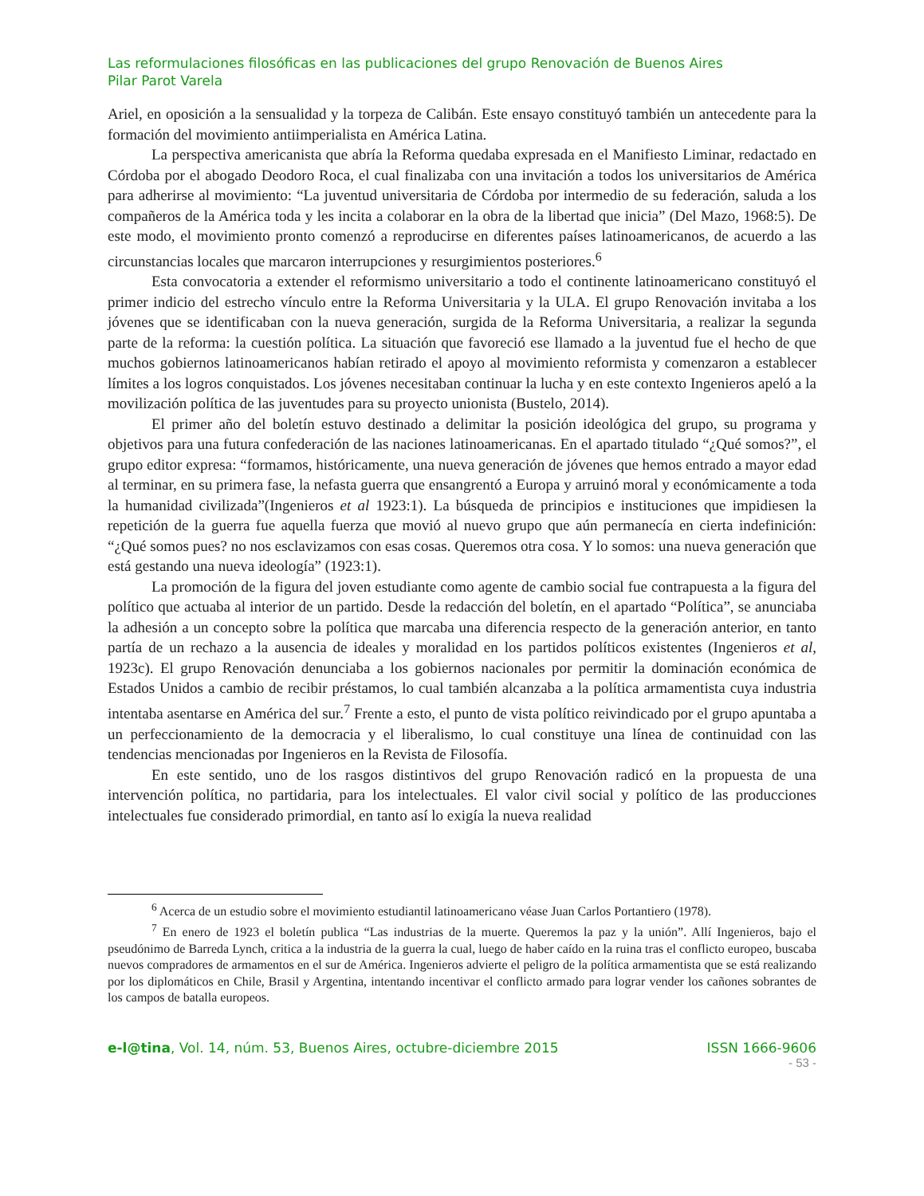Las reformulaciones filosóficas en las publicaciones del grupo Renovación de Buenos Aires
Pilar Parot Varela
Ariel, en oposición a la sensualidad y la torpeza de Calibán. Este ensayo constituyó también un antecedente para la formación del movimiento antiimperialista en América Latina.
La perspectiva americanista que abría la Reforma quedaba expresada en el Manifiesto Liminar, redactado en Córdoba por el abogado Deodoro Roca, el cual finalizaba con una invitación a todos los universitarios de América para adherirse al movimiento: “La juventud universitaria de Córdoba por intermedio de su federación, saluda a los compañeros de la América toda y les incita a colaborar en la obra de la libertad que inicia” (Del Mazo, 1968:5). De este modo, el movimiento pronto comenzó a reproducirse en diferentes países latinoamericanos, de acuerdo a las circunstancias locales que marcaron interrupciones y resurgimientos posteriores.<sup>6</sup>
Esta convocatoria a extender el reformismo universitario a todo el continente latinoamericano constituyó el primer indicio del estrecho vínculo entre la Reforma Universitaria y la ULA. El grupo Renovación invitaba a los jóvenes que se identificaban con la nueva generación, surgida de la Reforma Universitaria, a realizar la segunda parte de la reforma: la cuestión política. La situación que favoreció ese llamado a la juventud fue el hecho de que muchos gobiernos latinoamericanos habían retirado el apoyo al movimiento reformista y comenzaron a establecer límites a los logros conquistados. Los jóvenes necesitaban continuar la lucha y en este contexto Ingenieros apeló a la movilización política de las juventudes para su proyecto unionista (Bustelo, 2014).
El primer año del boletín estuvo destinado a delimitar la posición ideológica del grupo, su programa y objetivos para una futura confederación de las naciones latinoamericanas. En el apartado titulado “¿Qué somos?”, el grupo editor expresa: “formamos, históricamente, una nueva generación de jóvenes que hemos entrado a mayor edad al terminar, en su primera fase, la nefasta guerra que ensangrentó a Europa y arruinó moral y económicamente a toda la humanidad civilizada”(Ingenieros et al 1923:1). La búsqueda de principios e instituciones que impidiesen la repetición de la guerra fue aquella fuerza que movió al nuevo grupo que aún permanecía en cierta indefinición: “¿Qué somos pues? no nos esclavizamos con esas cosas. Queremos otra cosa. Y lo somos: una nueva generación que está gestando una nueva ideología” (1923:1).
La promoción de la figura del joven estudiante como agente de cambio social fue contrapuesta a la figura del político que actuaba al interior de un partido. Desde la redacción del boletín, en el apartado “Política”, se anunciaba la adhesión a un concepto sobre la política que marcaba una diferencia respecto de la generación anterior, en tanto partía de un rechazo a la ausencia de ideales y moralidad en los partidos políticos existentes (Ingenieros et al, 1923c). El grupo Renovación denunciaba a los gobiernos nacionales por permitir la dominación económica de Estados Unidos a cambio de recibir préstamos, lo cual también alcanzaba a la política armamentista cuya industria intentaba asentarse en América del sur.<sup>7</sup> Frente a esto, el punto de vista político reivindicado por el grupo apuntaba a un perfeccionamiento de la democracia y el liberalismo, lo cual constituye una línea de continuidad con las tendencias mencionadas por Ingenieros en la Revista de Filosofía.
En este sentido, uno de los rasgos distintivos del grupo Renovación radicó en la propuesta de una intervención política, no partidaria, para los intelectuales. El valor civil social y político de las producciones intelectuales fue considerado primordial, en tanto así lo exigía la nueva realidad
<sup>6</sup> Acerca de un estudio sobre el movimiento estudiantil latinoamericano véase Juan Carlos Portantiero (1978).
<sup>7</sup> En enero de 1923 el boletín publica “Las industrias de la muerte. Queremos la paz y la unión”. Allí Ingenieros, bajo el pseudónimo de Barreda Lynch, critica a la industria de la guerra la cual, luego de haber caído en la ruina tras el conflicto europeo, buscaba nuevos compradores de armamentos en el sur de América. Ingenieros advierte el peligro de la política armamentista que se está realizando por los diplomáticos en Chile, Brasil y Argentina, intentando incentivar el conflicto armado para lograr vender los cañones sobrantes de los campos de batalla europeos.
e-l@tina, Vol. 14, núm. 53, Buenos Aires, octubre-diciembre 2015 ISSN 1666-9606
- 53 -